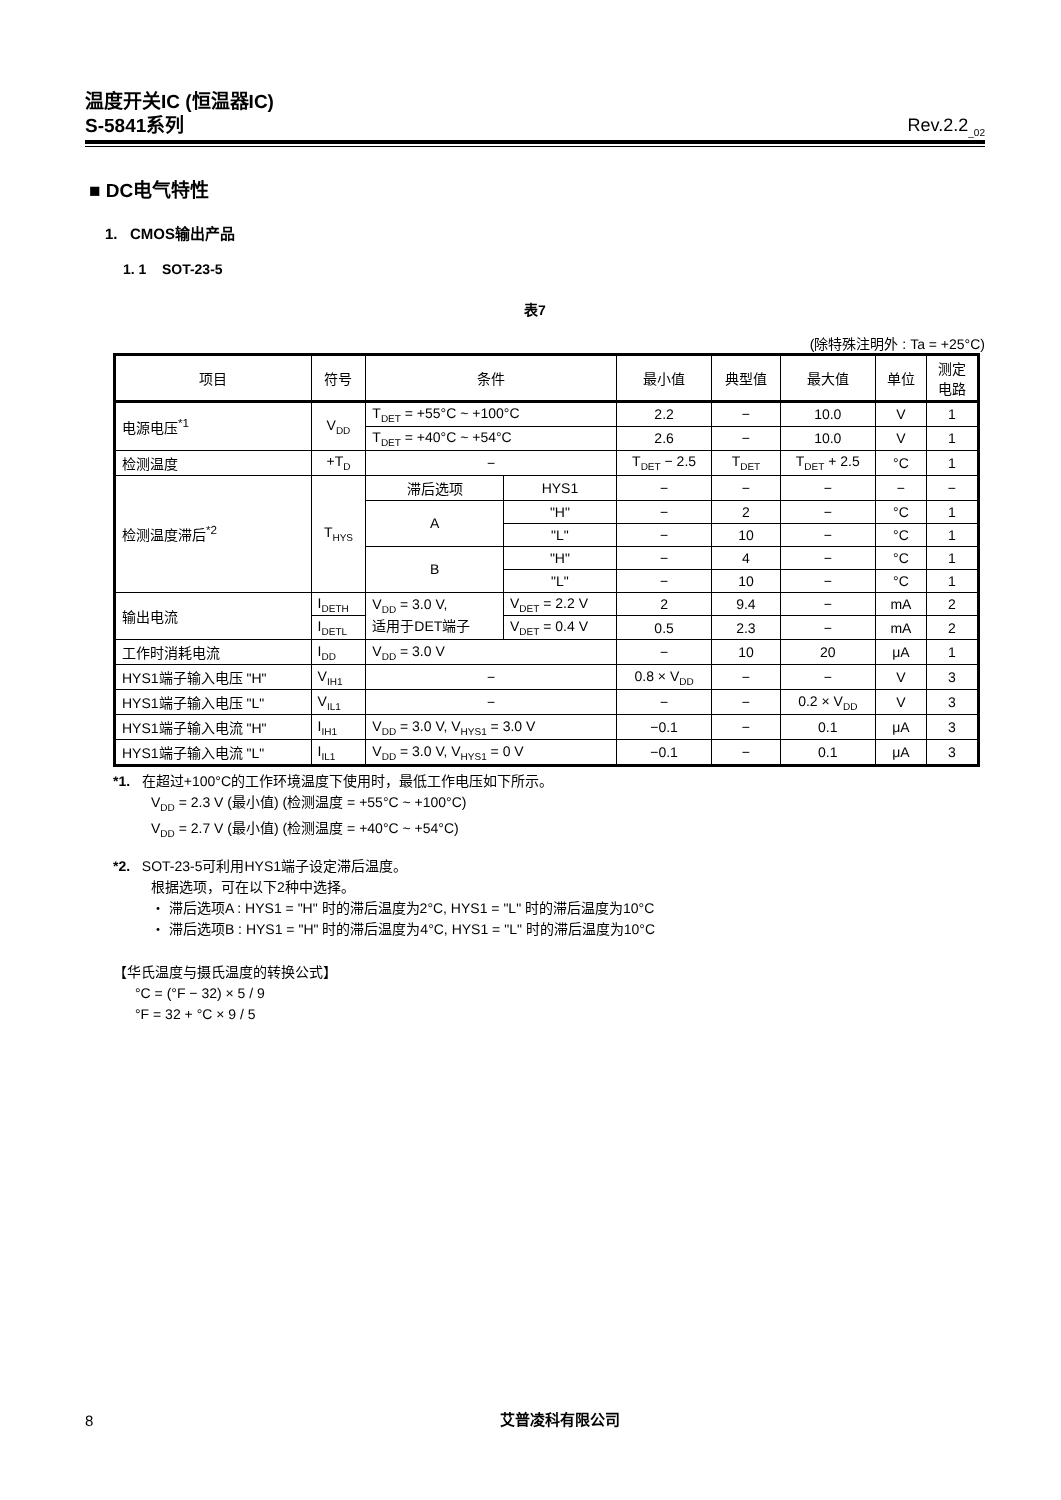温度开关IC (恒温器IC)
S-5841系列 Rev.2.2<sub>_02</sub>
■ DC电气特性
1. CMOS输出产品
1. 1 SOT-23-5
表7
(除特殊注明外 : Ta = +25°C)
| 项目 | 符号 | 条件 | | 最小值 | 典型值 | 最大值 | 单位 | 测定 电路 |
| --- | --- | --- | --- | --- | --- | --- | --- | --- |
| 电源电压<sup>*1</sup> | V<sub>DD</sub> | T<sub>DET</sub> = +55°C ~ +100°C | | 2.2 | − | 10.0 | V | 1 |
| | | T<sub>DET</sub> = +40°C ~ +54°C | | 2.6 | − | 10.0 | V | 1 |
| 检测温度 | +T<sub>D</sub> | − | | T<sub>DET</sub> − 2.5 | T<sub>DET</sub> | T<sub>DET</sub> + 2.5 | °C | 1 |
| 检测温度滞后<sup>*2</sup> | T<sub>HYS</sub> | 滞后选项 | HYS1 | − | − | − | − | − |
| | | A | "H" | − | 2 | − | °C | 1 |
| | | | "L" | − | 10 | − | °C | 1 |
| | | B | "H" | − | 4 | − | °C | 1 |
| | | | "L" | − | 10 | − | °C | 1 |
| 输出电流 | I<sub>DETH</sub> | V<sub>DD</sub> = 3.0 V, 适用于DET端子 | V<sub>DET</sub> = 2.2 V | 2 | 9.4 | − | mA | 2 |
| | I<sub>DETL</sub> | | V<sub>DET</sub> = 0.4 V | 0.5 | 2.3 | − | mA | 2 |
| 工作时消耗电流 | I<sub>DD</sub> | V<sub>DD</sub> = 3.0 V | | − | 10 | 20 | μA | 1 |
| HYS1端子输入电压 "H" | V<sub>IH1</sub> | − | | 0.8 × V<sub>DD</sub> | − | − | V | 3 |
| HYS1端子输入电压 "L" | V<sub>IL1</sub> | − | | − | − | 0.2 × V<sub>DD</sub> | V | 3 |
| HYS1端子输入电流 "H" | I<sub>IH1</sub> | V<sub>DD</sub> = 3.0 V, V<sub>HYS1</sub> = 3.0 V | | −0.1 | − | 0.1 | μA | 3 |
| HYS1端子输入电流 "L" | I<sub>IL1</sub> | V<sub>DD</sub> = 3.0 V, V<sub>HYS1</sub> = 0 V | | −0.1 | − | 0.1 | μA | 3 |
*1. 在超过+100°C的工作环境温度下使用时，最低工作电压如下所示。
V<sub>DD</sub> = 2.3 V (最小值) (检测温度 = +55°C ~ +100°C)
V<sub>DD</sub> = 2.7 V (最小值) (检测温度 = +40°C ~ +54°C)
*2. SOT-23-5可利用HYS1端子设定滞后温度。
根据选项，可在以下2种中选择。
・ 滞后选项A : HYS1 = "H" 时的滞后温度为2°C, HYS1 = "L" 时的滞后温度为10°C
・ 滞后选项B : HYS1 = "H" 时的滞后温度为4°C, HYS1 = "L" 时的滞后温度为10°C
【华氏温度与摄氏温度的转换公式】
°C = (°F − 32) × 5 / 9
°F = 32 + °C × 9 / 5
8 艾普凌科有限公司